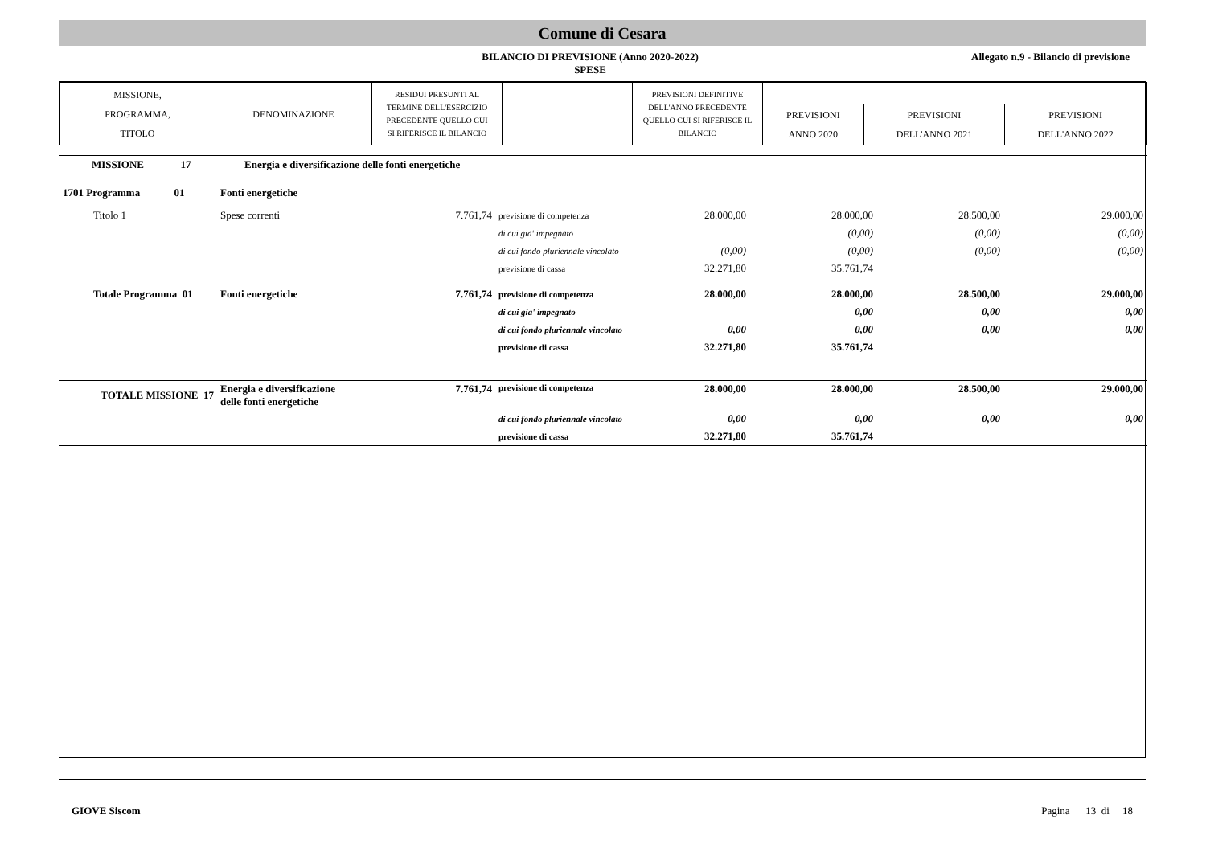Comune di Cesara
BILANCIO DI PREVISIONE (Anno 2020-2022)
SPESE
Allegato n.9 - Bilancio di previsione
| MISSIONE, PROGRAMMA, TITOLO | DENOMINAZIONE | RESIDUI PRESUNTI AL TERMINE DELL'ESERCIZIO PRECEDENTE QUELLO CUI SI RIFERISCE IL BILANCIO | | PREVISIONI DEFINITIVE DELL'ANNO PRECEDENTE QUELLO CUI SI RIFERISCE IL BILANCIO | | | |
| --- | --- | --- | --- | --- | --- | --- | --- |
| | | | | | PREVISIONI ANNO 2020 | PREVISIONI DELL'ANNO 2021 | PREVISIONI DELL'ANNO 2022 |
| MISSIONE 17 | Energia e diversificazione delle fonti energetiche |
| 1701 Programma 01 | | Fonti energetiche | | | | | | |
| | Titolo 1 | Spese correnti | 7.761,74 | previsione di competenza | 28.000,00 | 28.000,00 | 28.500,00 | 29.000,00 |
| | | | | di cui gia' impegnato | | (0,00) | (0,00) | (0,00) |
| | | | | di cui fondo pluriennale vincolato | (0,00) | (0,00) | (0,00) | (0,00) |
| | | | | previsione di cassa | 32.271,80 | 35.761,74 | | |
| | Totale Programma 01 | Fonti energetiche | 7.761,74 | previsione di competenza | 28.000,00 | 28.000,00 | 28.500,00 | 29.000,00 |
| | | | | di cui gia' impegnato | | 0,00 | 0,00 | 0,00 |
| | | | | di cui fondo pluriennale vincolato | 0,00 | 0,00 | 0,00 | 0,00 |
| | | | | previsione di cassa | 32.271,80 | 35.761,74 | | |
| TOTALE MISSIONE 17 | | Energia e diversificazione delle fonti energetiche | 7.761,74 | previsione di competenza | 28.000,00 | 28.000,00 | 28.500,00 | 29.000,00 |
| | | | | di cui fondo pluriennale vincolato | 0,00 | 0,00 | 0,00 | 0,00 |
| | | | | previsione di cassa | 32.271,80 | 35.761,74 | | |
GIOVE Siscom Pagina 13 di 18